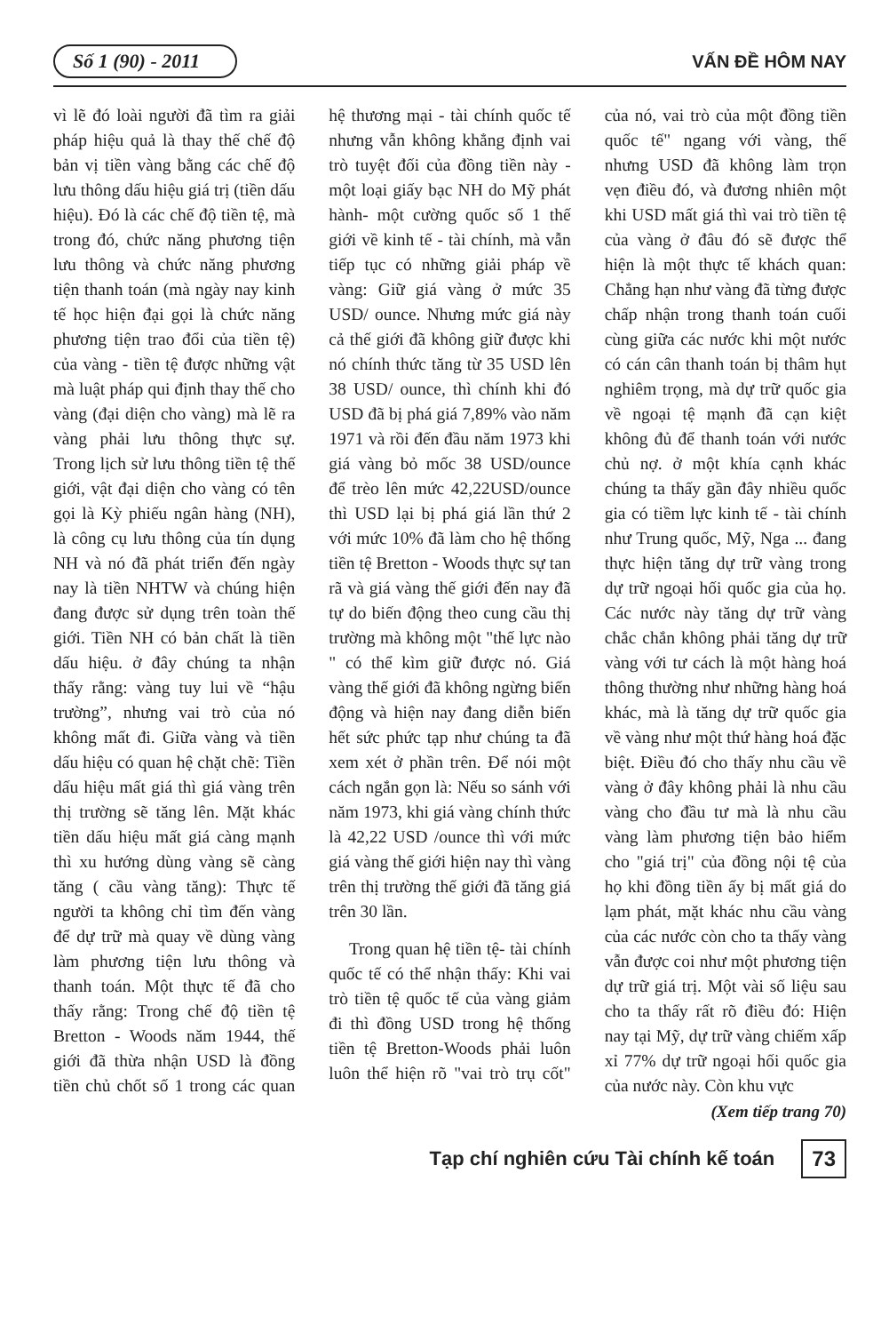Số 1 (90) - 2011 VẤN ĐỀ HÔM NAY
vì lẽ đó loài người đã tìm ra giải pháp hiệu quả là thay thế chế độ bản vị tiền vàng bằng các chế độ lưu thông dấu hiệu giá trị (tiền dấu hiệu). Đó là các chế độ tiền tệ, mà trong đó, chức năng phương tiện lưu thông và chức năng phương tiện thanh toán (mà ngày nay kinh tế học hiện đại gọi là chức năng phương tiện trao đổi của tiền tệ) của vàng - tiền tệ được những vật mà luật pháp qui định thay thế cho vàng (đại diện cho vàng) mà lẽ ra vàng phải lưu thông thực sự. Trong lịch sử lưu thông tiền tệ thế giới, vật đại diện cho vàng có tên gọi là Kỳ phiếu ngân hàng (NH), là công cụ lưu thông của tín dụng NH và nó đã phát triển đến ngày nay là tiền NHTW và chúng hiện đang được sử dụng trên toàn thế giới. Tiền NH có bản chất là tiền dấu hiệu. ở đây chúng ta nhận thấy rằng: vàng tuy lui về “hậu trường”, nhưng vai trò của nó không mất đi. Giữa vàng và tiền dấu hiệu có quan hệ chặt chẽ: Tiền dấu hiệu mất giá thì giá vàng trên thị trường sẽ tăng lên. Mặt khác tiền dấu hiệu mất giá càng mạnh thì xu hướng dùng vàng sẽ càng tăng ( cầu vàng tăng): Thực tế người ta không chỉ tìm đến vàng để dự trữ mà quay về dùng vàng làm phương tiện lưu thông và thanh toán. Một thực tế đã cho thấy rằng: Trong chế độ tiền tệ Bretton - Woods năm 1944, thế giới đã thừa nhận USD là đồng tiền chủ chốt số 1 trong các quan hệ thương mại - tài chính quốc tế nhưng vẫn không khẳng định vai trò tuyệt đối của đồng tiền này - một loại giấy bạc NH do Mỹ phát hành- một cường quốc số 1 thế giới về kinh tế - tài chính, mà vẫn tiếp tục có những giải pháp về vàng: Giữ giá vàng ở mức 35 USD/ ounce. Nhưng mức giá này cả thế giới đã không giữ được khi nó chính thức tăng từ 35 USD lên 38 USD/ ounce, thì chính khi đó USD đã bị phá giá 7,89% vào năm 1971 và rồi đến đầu năm 1973 khi giá vàng bỏ mốc 38 USD/ounce để trèo lên mức 42,22USD/ounce thì USD lại bị phá giá lần thứ 2 với mức 10% đã làm cho hệ thống tiền tệ Bretton - Woods thực sự tan rã và giá vàng thế giới đến nay đã tự do biến động theo cung cầu thị trường mà không một "thế lực nào " có thể kìm giữ được nó. Giá vàng thế giới đã không ngừng biến động và hiện nay đang diễn biến hết sức phức tạp như chúng ta đã xem xét ở phần trên. Để nói một cách ngắn gọn là: Nếu so sánh với năm 1973, khi giá vàng chính thức là 42,22 USD /ounce thì với mức giá vàng thế giới hiện nay thì vàng trên thị trường thế giới đã tăng giá trên 30 lần.
Trong quan hệ tiền tệ- tài chính quốc tế có thể nhận thấy: Khi vai trò tiền tệ quốc tế của vàng giảm đi thì đồng USD trong hệ thống tiền tệ Bretton-Woods phải luôn luôn thể hiện rõ "vai trò trụ cốt" của nó, vai trò của một đồng tiền quốc tế" ngang với vàng, thế nhưng USD đã không làm trọn vẹn điều đó, và đương nhiên một khi USD mất giá thì vai trò tiền tệ của vàng ở đâu đó sẽ được thể hiện là một thực tế khách quan: Chẳng hạn như vàng đã từng được chấp nhận trong thanh toán cuối cùng giữa các nước khi một nước có cán cân thanh toán bị thâm hụt nghiêm trọng, mà dự trữ quốc gia về ngoại tệ mạnh đã cạn kiệt không đủ để thanh toán với nước chủ nợ. ở một khía cạnh khác chúng ta thấy gần đây nhiều quốc gia có tiềm lực kinh tế - tài chính như Trung quốc, Mỹ, Nga ... đang thực hiện tăng dự trữ vàng trong dự trữ ngoại hối quốc gia của họ. Các nước này tăng dự trữ vàng chắc chắn không phải tăng dự trữ vàng với tư cách là một hàng hoá thông thường như những hàng hoá khác, mà là tăng dự trữ quốc gia về vàng như một thứ hàng hoá đặc biệt. Điều đó cho thấy nhu cầu về vàng ở đây không phải là nhu cầu vàng cho đầu tư mà là nhu cầu vàng làm phương tiện bảo hiểm cho "giá trị" của đồng nội tệ của họ khi đồng tiền ấy bị mất giá do lạm phát, mặt khác nhu cầu vàng của các nước còn cho ta thấy vàng vẫn được coi như một phương tiện dự trữ giá trị. Một vài số liệu sau cho ta thấy rất rõ điều đó: Hiện nay tại Mỹ, dự trữ vàng chiếm xấp xỉ 77% dự trữ ngoại hối quốc gia của nước này. Còn khu vực
(Xem tiếp trang 70)
Tạp chí nghiên cứu Tài chính kế toán 73